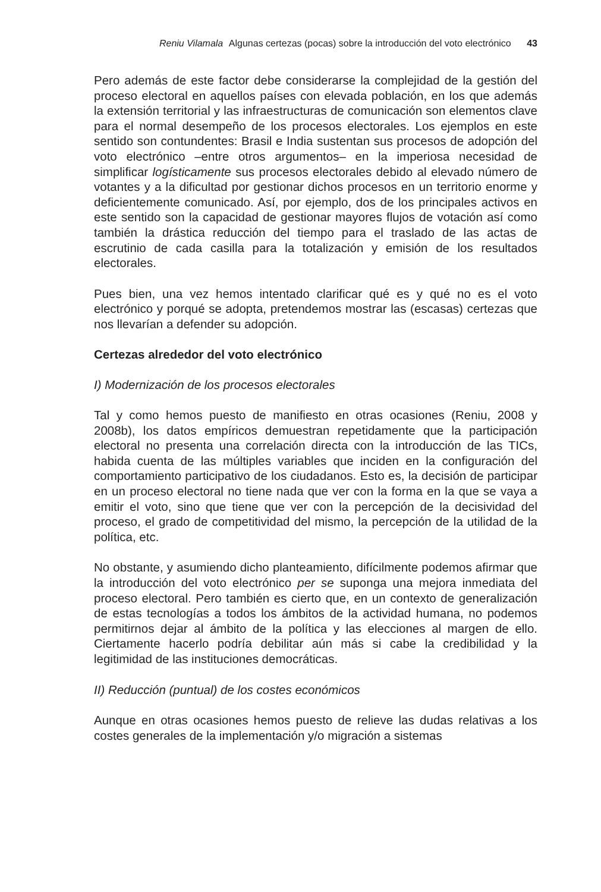Reniu Vilamala Algunas certezas (pocas) sobre la introducción del voto electrónico 43
Pero además de este factor debe considerarse la complejidad de la gestión del proceso electoral en aquellos países con elevada población, en los que además la extensión territorial y las infraestructuras de comunicación son elementos clave para el normal desempeño de los procesos electorales. Los ejemplos en este sentido son contundentes: Brasil e India sustentan sus procesos de adopción del voto electrónico –entre otros argumentos– en la imperiosa necesidad de simplificar logísticamente sus procesos electorales debido al elevado número de votantes y a la dificultad por gestionar dichos procesos en un territorio enorme y deficientemente comunicado. Así, por ejemplo, dos de los principales activos en este sentido son la capacidad de gestionar mayores flujos de votación así como también la drástica reducción del tiempo para el traslado de las actas de escrutinio de cada casilla para la totalización y emisión de los resultados electorales.
Pues bien, una vez hemos intentado clarificar qué es y qué no es el voto electrónico y porqué se adopta, pretendemos mostrar las (escasas) certezas que nos llevarían a defender su adopción.
Certezas alrededor del voto electrónico
I) Modernización de los procesos electorales
Tal y como hemos puesto de manifiesto en otras ocasiones (Reniu, 2008 y 2008b), los datos empíricos demuestran repetidamente que la participación electoral no presenta una correlación directa con la introducción de las TICs, habida cuenta de las múltiples variables que inciden en la configuración del comportamiento participativo de los ciudadanos. Esto es, la decisión de participar en un proceso electoral no tiene nada que ver con la forma en la que se vaya a emitir el voto, sino que tiene que ver con la percepción de la decisividad del proceso, el grado de competitividad del mismo, la percepción de la utilidad de la política, etc.
No obstante, y asumiendo dicho planteamiento, difícilmente podemos afirmar que la introducción del voto electrónico per se suponga una mejora inmediata del proceso electoral. Pero también es cierto que, en un contexto de generalización de estas tecnologías a todos los ámbitos de la actividad humana, no podemos permitirnos dejar al ámbito de la política y las elecciones al margen de ello. Ciertamente hacerlo podría debilitar aún más si cabe la credibilidad y la legitimidad de las instituciones democráticas.
II) Reducción (puntual) de los costes económicos
Aunque en otras ocasiones hemos puesto de relieve las dudas relativas a los costes generales de la implementación y/o migración a sistemas